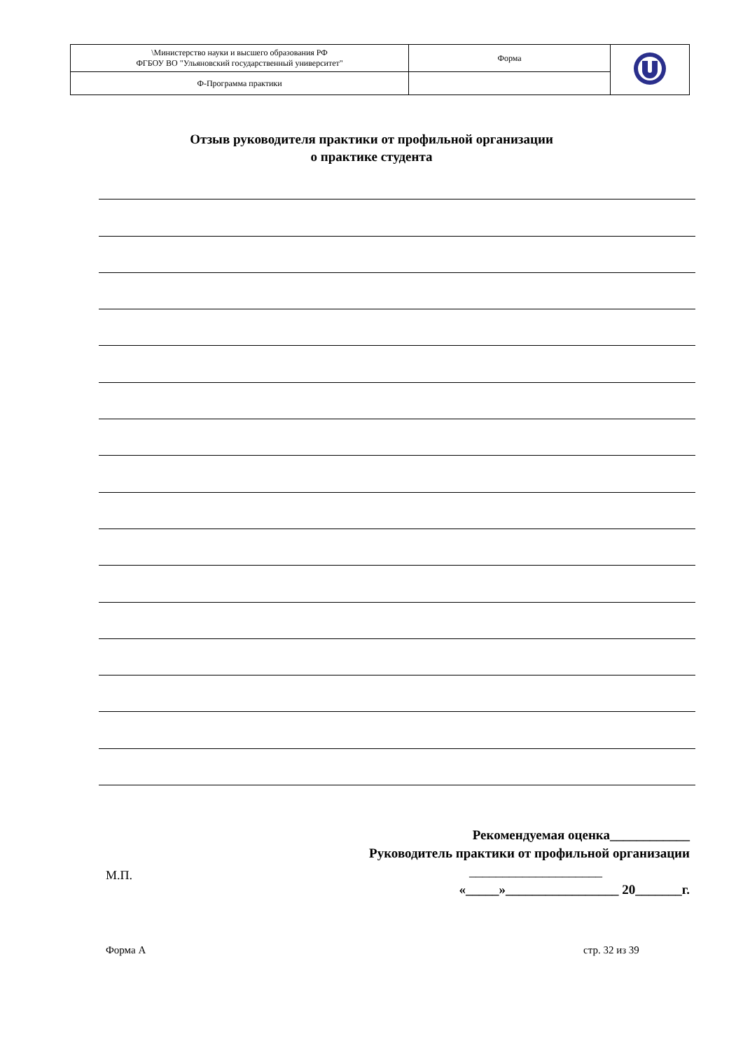| \Министерство науки и высшего образования РФ ФГБОУ ВО "Ульяновский государственный университет" | Форма | |
| Ф-Программа практики | | |
Отзыв руководителя практики от профильной организации
о практике студента
Рекомендуемая оценка____________
Руководитель практики от профильной организации
____________________
«_____»_________________ 20_______г.
М.П.
Форма А стр. 32 из 39